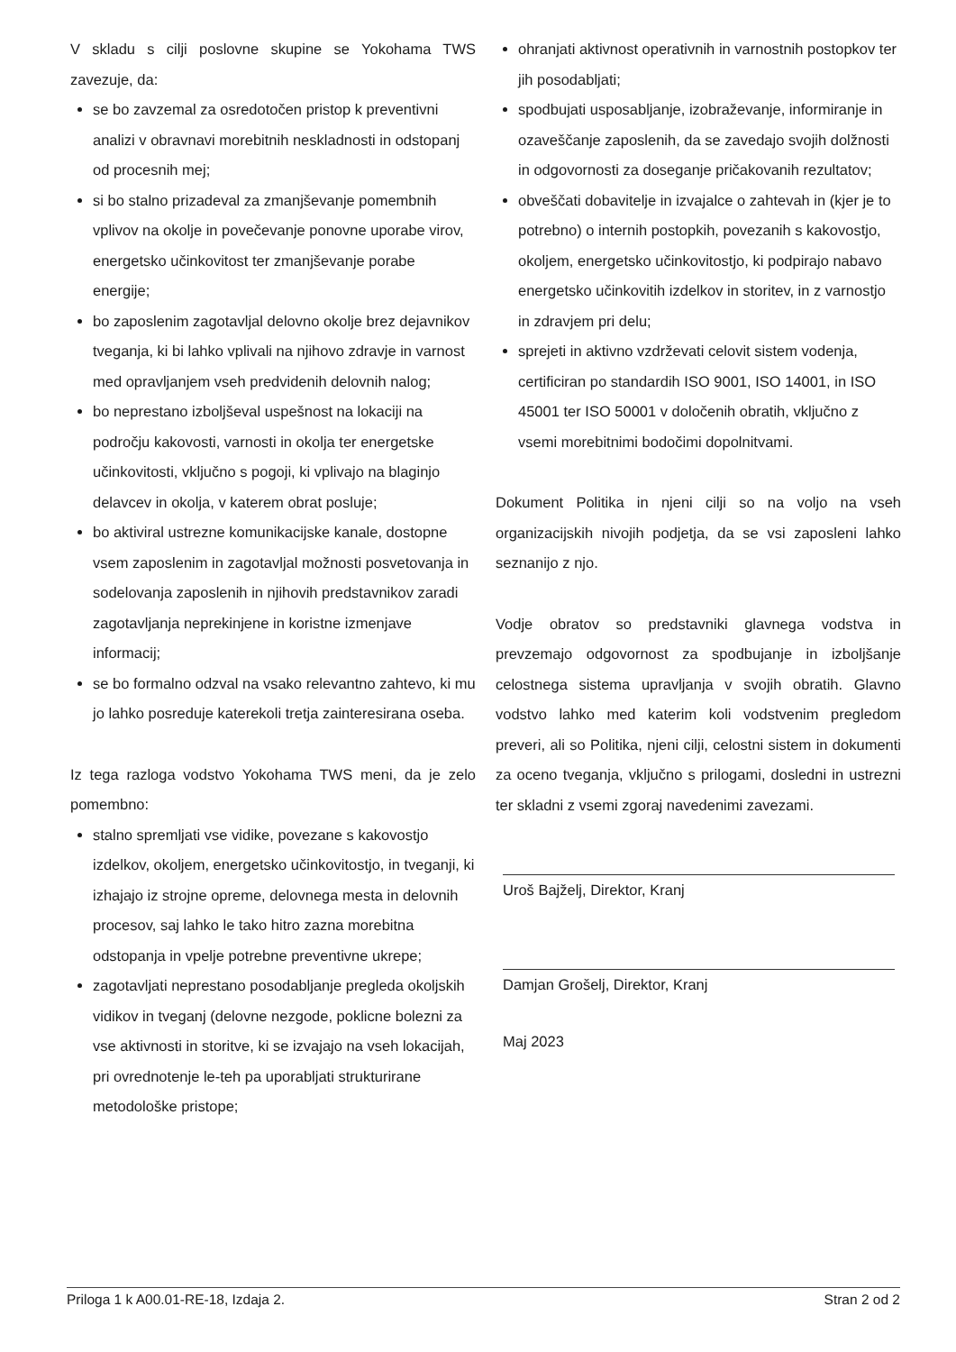V skladu s cilji poslovne skupine se Yokohama TWS zavezuje, da:
se bo zavzemal za osredotočen pristop k preventivni analizi v obravnavi morebitnih neskladnosti in odstopanj od procesnih mej;
si bo stalno prizadeval za zmanjševanje pomembnih vplivov na okolje in povečevanje ponovne uporabe virov, energetsko učinkovitost ter zmanjševanje porabe energije;
bo zaposlenim zagotavljal delovno okolje brez dejavnikov tveganja, ki bi lahko vplivali na njihovo zdravje in varnost med opravljanjem vseh predvidenih delovnih nalog;
bo neprestano izboljševal uspešnost na lokaciji na področju kakovosti, varnosti in okolja ter energetske učinkovitosti, vključno s pogoji, ki vplivajo na blaginjo delavcev in okolja, v katerem obrat posluje;
bo aktiviral ustrezne komunikacijske kanale, dostopne vsem zaposlenim in zagotavljal možnosti posvetovanja in sodelovanja zaposlenih in njihovih predstavnikov zaradi zagotavljanja neprekinjene in koristne izmenjave informacij;
se bo formalno odzval na vsako relevantno zahtevo, ki mu jo lahko posreduje katerekoli tretja zainteresirana oseba.
Iz tega razloga vodstvo Yokohama TWS meni, da je zelo pomembno:
stalno spremljati vse vidike, povezane s kakovostjo izdelkov, okoljem, energetsko učinkovitostjo, in tveganji, ki izhajajo iz strojne opreme, delovnega mesta in delovnih procesov, saj lahko le tako hitro zazna morebitna odstopanja in vpelje potrebne preventivne ukrepe;
zagotavljati neprestano posodabljanje pregleda okoljskih vidikov in tveganj (delovne nezgode, poklicne bolezni za vse aktivnosti in storitve, ki se izvajajo na vseh lokacijah, pri ovrednotenje le-teh pa uporabljati strukturirane metodološke pristope;
ohranjati aktivnost operativnih in varnostnih postopkov ter jih posodabljati;
spodbujati usposabljanje, izobraževanje, informiranje in ozaveščanje zaposlenih, da se zavedajo svojih dolžnosti in odgovornosti za doseganje pričakovanih rezultatov;
obveščati dobavitelje in izvajalce o zahtevah in (kjer je to potrebno) o internih postopkih, povezanih s kakovostjo, okoljem, energetsko učinkovitostjo, ki podpirajo nabavo energetsko učinkovitih izdelkov in storitev, in z varnostjo in zdravjem pri delu;
sprejeti in aktivno vzdrževati celovit sistem vodenja, certificiran po standardih ISO 9001, ISO 14001, in ISO 45001 ter ISO 50001 v določenih obratih, vključno z vsemi morebitnimi bodočimi dopolnitvami.
Dokument Politika in njeni cilji so na voljo na vseh organizacijskih nivojih podjetja, da se vsi zaposleni lahko seznanijo z njo.
Vodje obratov so predstavniki glavnega vodstva in prevzemajo odgovornost za spodbujanje in izboljšanje celostnega sistema upravljanja v svojih obratih. Glavno vodstvo lahko med katerim koli vodstvenim pregledom preveri, ali so Politika, njeni cilji, celostni sistem in dokumenti za oceno tveganja, vključno s prilogami, dosledni in ustrezni ter skladni z vsemi zgoraj navedenimi zavezami.
Uroš Bajželj, Direktor, Kranj
Damjan Grošelj, Direktor, Kranj
Maj 2023
Priloga 1 k A00.01-RE-18, Izdaja 2. Stran 2 od 2